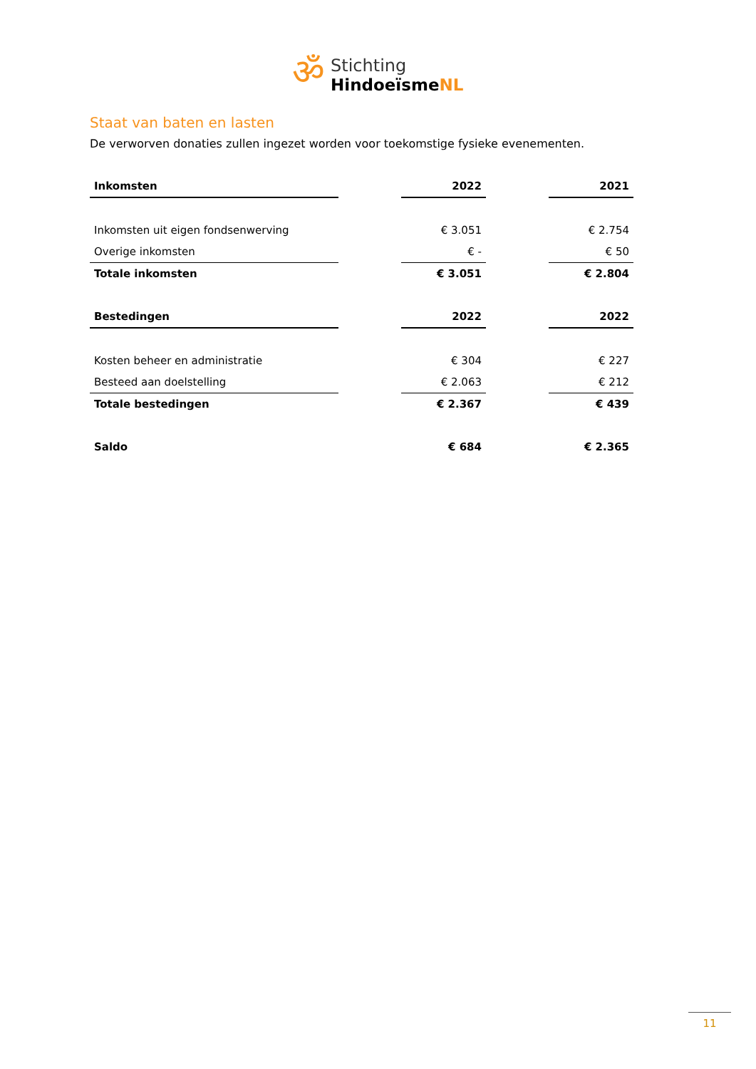ॐ
Stichting
HindoeïsmeNL
Staat van baten en lasten
De verworven donaties zullen ingezet worden voor toekomstige fysieke evenementen.
| Inkomsten | | 2022 | | 2021 |
| --- | --- | --- | --- | --- |
| Inkomsten uit eigen fondsenwerving | | € 3.051 | | € 2.754 |
| Overige inkomsten | | € - | | € 50 |
| Totale inkomsten | | € 3.051 | | € 2.804 |
| Bestedingen | | 2022 | | 2022 |
| Kosten beheer en administratie | | € 304 | | € 227 |
| Besteed aan doelstelling | | € 2.063 | | € 212 |
| Totale bestedingen | | € 2.367 | | € 439 |
| Saldo | | € 684 | | € 2.365 |
11